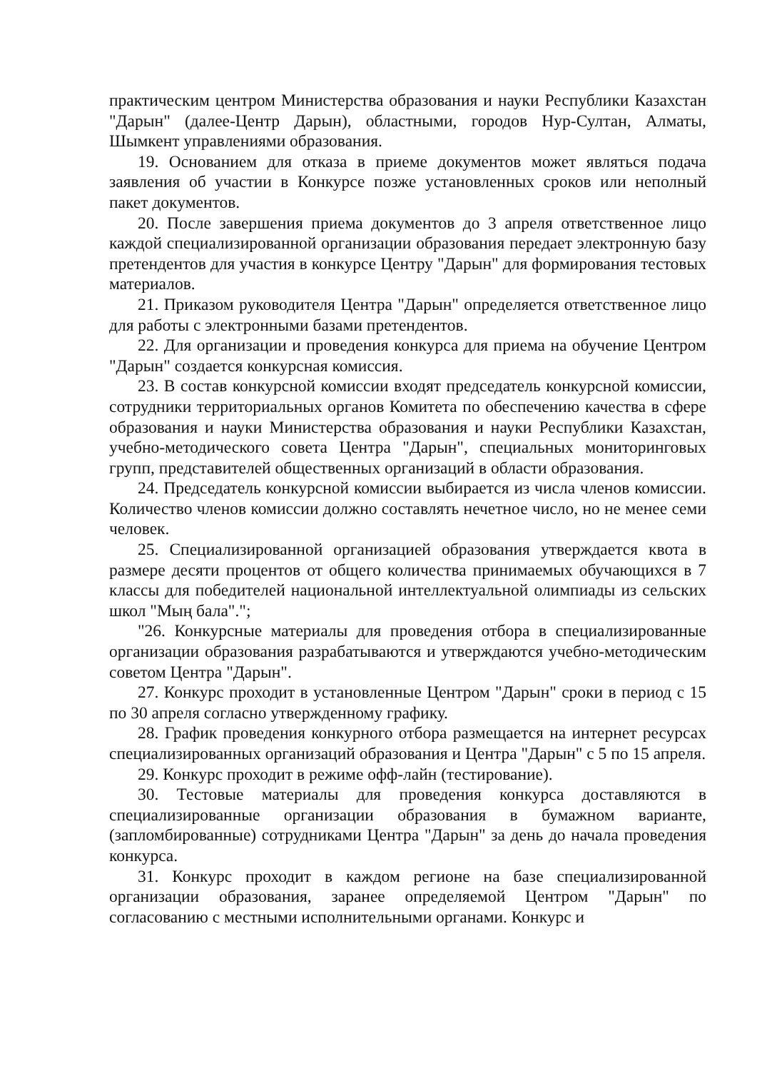практическим центром Министерства образования и науки Республики Казахстан "Дарын" (далее-Центр Дарын), областными, городов Нур-Султан, Алматы, Шымкент управлениями образования.
19. Основанием для отказа в приеме документов может являться подача заявления об участии в Конкурсе позже установленных сроков или неполный пакет документов.
20. После завершения приема документов до 3 апреля ответственное лицо каждой специализированной организации образования передает электронную базу претендентов для участия в конкурсе Центру "Дарын" для формирования тестовых материалов.
21. Приказом руководителя Центра "Дарын" определяется ответственное лицо для работы с электронными базами претендентов.
22. Для организации и проведения конкурса для приема на обучение Центром "Дарын" создается конкурсная комиссия.
23. В состав конкурсной комиссии входят председатель конкурсной комиссии, сотрудники территориальных органов Комитета по обеспечению качества в сфере образования и науки Министерства образования и науки Республики Казахстан, учебно-методического совета Центра "Дарын", специальных мониторинговых групп, представителей общественных организаций в области образования.
24. Председатель конкурсной комиссии выбирается из числа членов комиссии. Количество членов комиссии должно составлять нечетное число, но не менее семи человек.
25. Специализированной организацией образования утверждается квота в размере десяти процентов от общего количества принимаемых обучающихся в 7 классы для победителей национальной интеллектуальной олимпиады из сельских школ "Мың бала".";
"26. Конкурсные материалы для проведения отбора в специализированные организации образования разрабатываются и утверждаются учебно-методическим советом Центра "Дарын".
27. Конкурс проходит в установленные Центром "Дарын" сроки в период с 15 по 30 апреля согласно утвержденному графику.
28. График проведения конкурного отбора размещается на интернет ресурсах специализированных организаций образования и Центра "Дарын" с 5 по 15 апреля.
29. Конкурс проходит в режиме офф-лайн (тестирование).
30. Тестовые материалы для проведения конкурса доставляются в специализированные организации образования в бумажном варианте, (запломбированные) сотрудниками Центра "Дарын" за день до начала проведения конкурса.
31. Конкурс проходит в каждом регионе на базе специализированной организации образования, заранее определяемой Центром "Дарын" по согласованию с местными исполнительными органами. Конкурс и